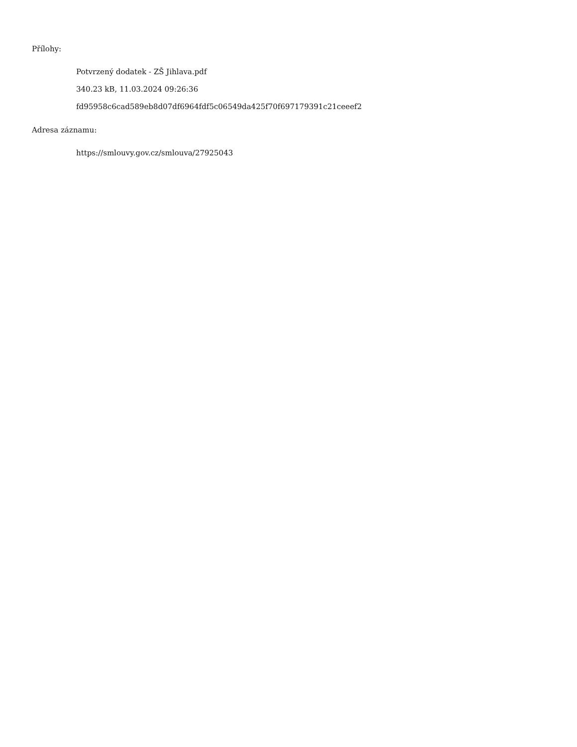Přílohy:
Potvrzený dodatek - ZŠ Jihlava.pdf
340.23 kB, 11.03.2024 09:26:36
fd95958c6cad589eb8d07df6964fdf5c06549da425f70f697179391c21ceeef2
Adresa záznamu:
https://smlouvy.gov.cz/smlouva/27925043